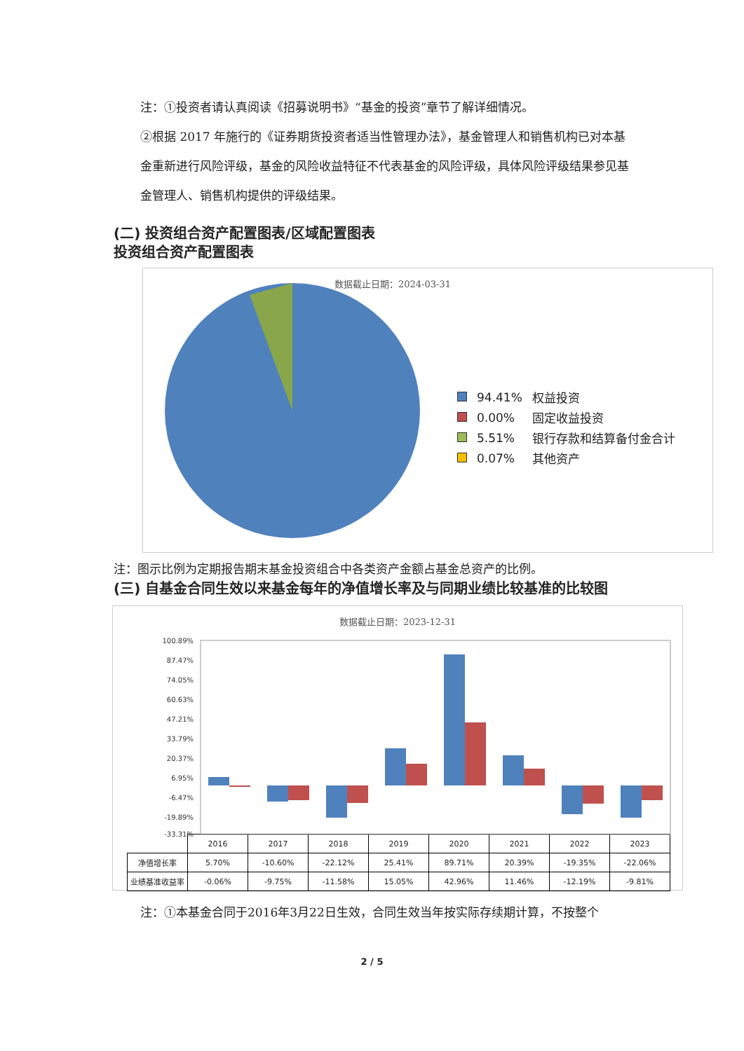注：①投资者请认真阅读《招募说明书》“基金的投资”章节了解详细情况。
②根据 2017 年施行的《证券期货投资者适当性管理办法》，基金管理人和销售机构已对本基金重新进行风险评级，基金的风险收益特征不代表基金的风险评级，具体风险评级结果参见基金管理人、销售机构提供的评级结果。
(二) 投资组合资产配置图表/区域配置图表
投资组合资产配置图表
数据截止日期：2024-03-31
| | 94.41% | 权益投资 |
| | 0.00% | 固定收益投资 |
| | 5.51% | 银行存款和结算备付金合计 |
| | 0.07% | 其他资产 |
注：图示比例为定期报告期末基金投资组合中各类资产金额占基金总资产的比例。
(三) 自基金合同生效以来基金每年的净值增长率及与同期业绩比较基准的比较图
数据截止日期：2023-12-31
100.89%
87.47%
74.05%
60.63%
47.21%
33.79%
20.37%
6.95%
-6.47%
-19.89%
-33.31%
| | 2016 | 2017 | 2018 | 2019 | 2020 | 2021 | 2022 | 2023 |
| 净值增长率 | 5.70% | -10.60% | -22.12% | 25.41% | 89.71% | 20.39% | -19.35% | -22.06% |
| 业绩基准收益率 | -0.06% | -9.75% | -11.58% | 15.05% | 42.96% | 11.46% | -12.19% | -9.81% |
注：①本基金合同于2016年3月22日生效，合同生效当年按实际存续期计算，不按整个
2 / 5